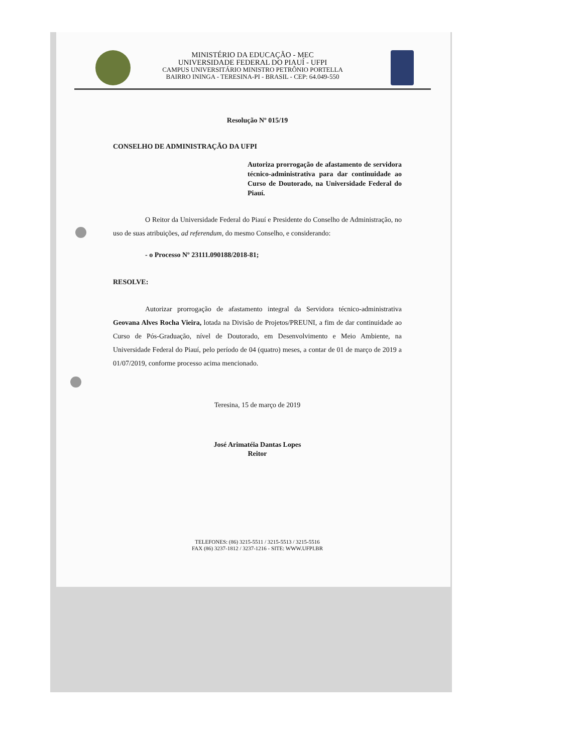MINISTÉRIO DA EDUCAÇÃO - MEC
UNIVERSIDADE FEDERAL DO PIAUÍ - UFPI
CAMPUS UNIVERSITÁRIO MINISTRO PETRÔNIO PORTELLA
BAIRRO ININGA - TERESINA-PI - BRASIL - CEP: 64.049-550
Resolução Nº 015/19
CONSELHO DE ADMINISTRAÇÃO DA UFPI
Autoriza prorrogação de afastamento de servidora técnico-administrativa para dar continuidade ao Curso de Doutorado, na Universidade Federal do Piauí.
O Reitor da Universidade Federal do Piauí e Presidente do Conselho de Administração, no uso de suas atribuições, ad referendum, do mesmo Conselho, e considerando:
- o Processo Nº 23111.090188/2018-81;
RESOLVE:
Autorizar prorrogação de afastamento integral da Servidora técnico-administrativa Geovana Alves Rocha Vieira, lotada na Divisão de Projetos/PREUNI, a fim de dar continuidade ao Curso de Pós-Graduação, nível de Doutorado, em Desenvolvimento e Meio Ambiente, na Universidade Federal do Piauí, pelo período de 04 (quatro) meses, a contar de 01 de março de 2019 a 01/07/2019, conforme processo acima mencionado.
Teresina, 15 de março de 2019
José Arimatéia Dantas Lopes
Reitor
TELEFONES: (86) 3215-5511 / 3215-5513 / 3215-5516
FAX (86) 3237-1812 / 3237-1216 - SITE: WWW.UFPI.BR